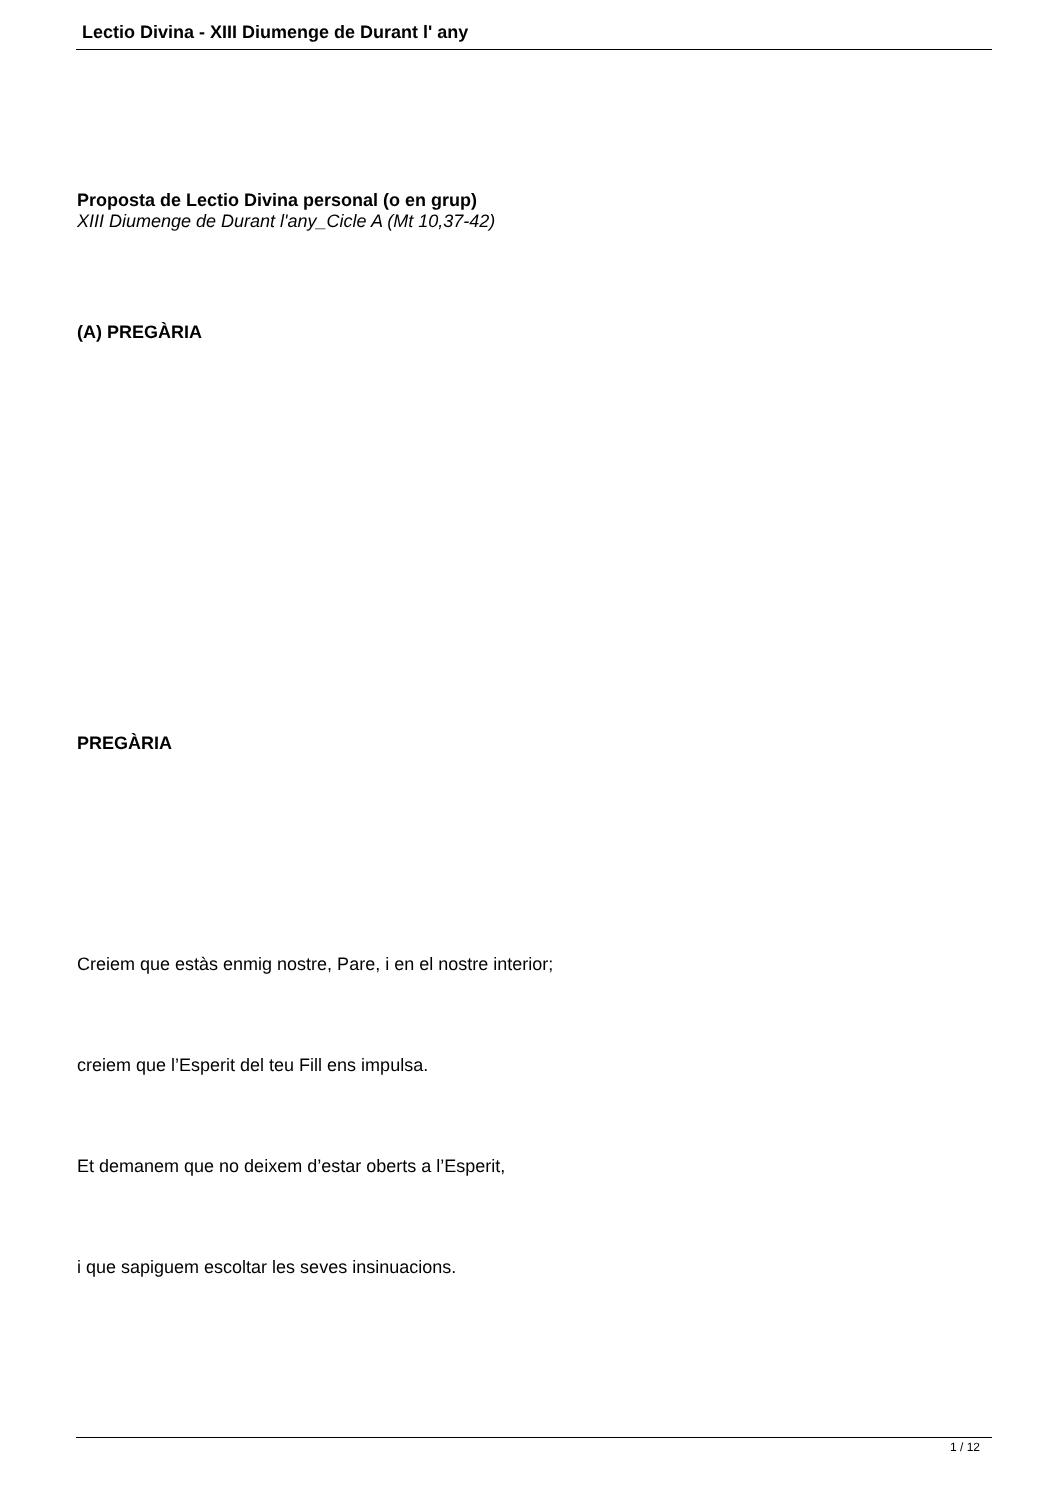Lectio Divina - XIII Diumenge de Durant l' any
Proposta de Lectio Divina personal (o en grup)
XIII Diumenge de Durant l'any_Cicle A (Mt 10,37-42)
(A) PREGÀRIA
PREGÀRIA
Creiem que estàs enmig nostre, Pare, i en el nostre interior;
creiem que l’Esperit del teu Fill ens impulsa.
Et demanem que no deixem d’estar oberts a l’Esperit,
i que sapiguem escoltar les seves insinuacions.
1 / 12